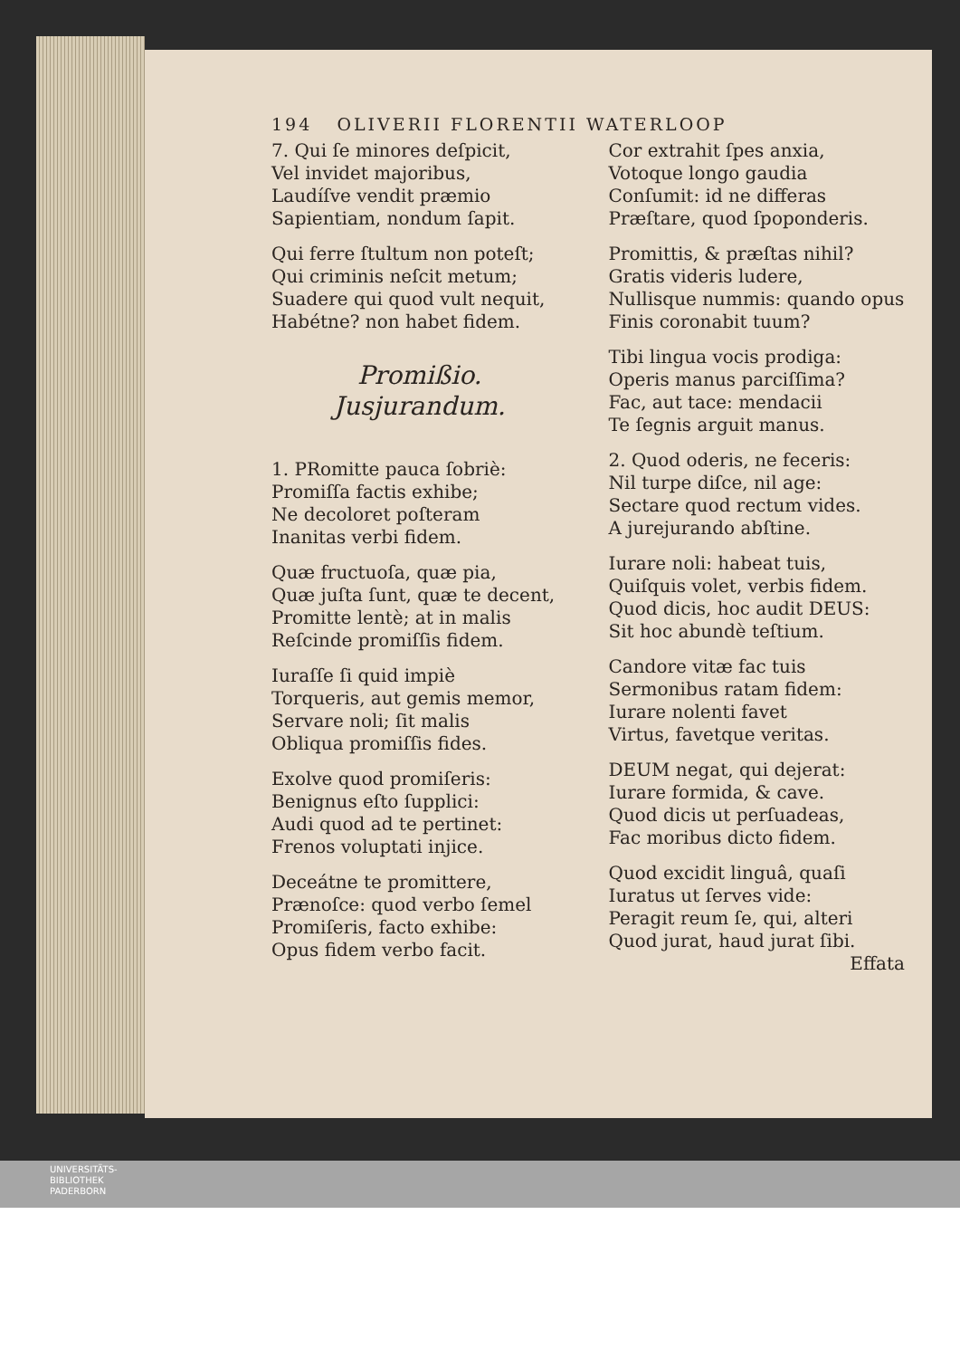194 OLIVERII FLORENTII WATERLOOP
7. Qui ſe minores deſpicit,
Vel invidet majoribus,
Laudíſve vendit præmio
Sapientiam, nondum ſapit.
Qui ferre ſtultum non poteſt;
Qui criminis neſcit metum;
Suadere qui quod vult nequit,
Habétne? non habet fidem.
Promißio. Jusjurandum.
1. PRomitte pauca ſobriè:
Promiſſa factis exhibe;
Ne decoloret poſteram
Inanitas verbi fidem.
Quæ fructuoſa, quæ pia,
Quæ juſta ſunt, quæ te decent,
Promitte lentè; at in malis
Reſcinde promiſſis fidem.
Iuraſſe ſi quid impiè
Torqueris, aut gemis memor,
Servare noli; ſit malis
Obliqua promiſſis fides.
Exolve quod promiſeris:
Benignus eſto ſupplici:
Audi quod ad te pertinet:
Frenos voluptati injice.
Deceátne te promittere,
Prænoſce: quod verbo ſemel
Promiſeris, facto exhibe:
Opus fidem verbo facit.
Cor extrahit ſpes anxia,
Votoque longo gaudia
Conſumit: id ne differas
Præſtare, quod ſpoponderis.
Promittis, & præſtas nihil?
Gratis videris ludere,
Nullisque nummis: quando opus
Finis coronabit tuum?
Tibi lingua vocis prodiga:
Operis manus parciſſima?
Fac, aut tace: mendacii
Te ſegnis arguit manus.
2. Quod oderis, ne feceris:
Nil turpe diſce, nil age:
Sectare quod rectum vides.
A jurejurando abſtine.
Iurare noli: habeat tuis,
Quiſquis volet, verbis fidem.
Quod dicis, hoc audit DEUS:
Sit hoc abundè teſtium.
Candore vitæ fac tuis
Sermonibus ratam fidem:
Iurare nolenti favet
Virtus, favetque veritas.
DEUM negat, qui dejerat:
Iurare formida, & cave.
Quod dicis ut perſuadeas,
Fac moribus dicto fidem.
Quod excidit linguâ, quaſi
Iuratus ut ſerves vide:
Peragit reum ſe, qui, alteri
Quod jurat, haud jurat ſibi.
Effata
UNIVERSITÄTS-
BIBLIOTHEK
PADERBORN